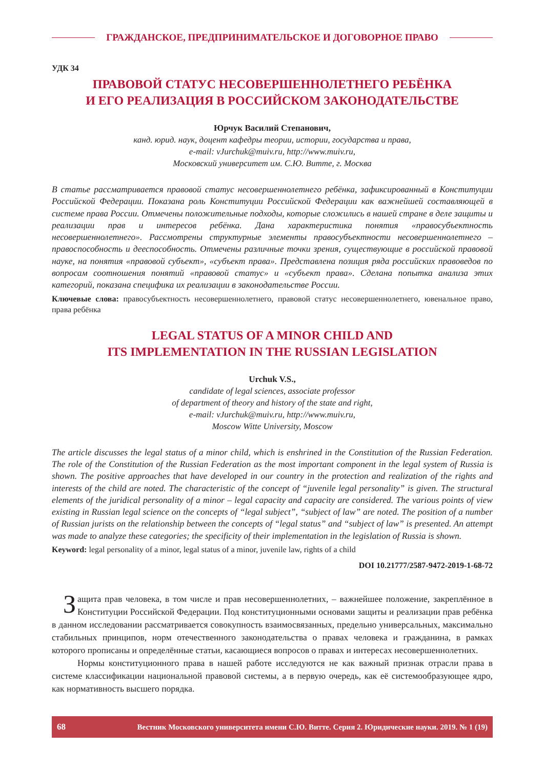ГРАЖДАНСКОЕ, ПРЕДПРИНИМАТЕЛЬСКОЕ И ДОГОВОРНОЕ ПРАВО
УДК 34
ПРАВОВОЙ СТАТУС НЕСОВЕРШЕННОЛЕТНЕГО РЕБЁНКА
И ЕГО РЕАЛИЗАЦИЯ В РОССИЙСКОМ ЗАКОНОДАТЕЛЬСТВЕ
Юрчук Василий Степанович,
канд. юрид. наук, доцент кафедры теории, истории, государства и права,
e-mail: vJurchuk@muiv.ru, http://www.muiv.ru,
Московский университет им. С.Ю. Витте, г. Москва
В статье рассматривается правовой статус несовершеннолетнего ребёнка, зафиксированный в Конституции Российской Федерации. Показана роль Конституции Российской Федерации как важнейшей составляющей в системе права России. Отмечены положительные подходы, которые сложились в нашей стране в деле защиты и реализации прав и интересов ребёнка. Дана характеристика понятия «правосубъектность несовершеннолетнего». Рассмотрены структурные элементы правосубъектности несовершеннолетнего – правоспособность и дееспособность. Отмечены различные точки зрения, существующие в российской правовой науке, на понятия «правовой субъект», «субъект права». Представлена позиция ряда российских правоведов по вопросам соотношения понятий «правовой статус» и «субъект права». Сделана попытка анализа этих категорий, показана специфика их реализации в законодательстве России.
Ключевые слова: правосубъектность несовершеннолетнего, правовой статус несовершеннолетнего, ювенальное право, права ребёнка
LEGAL STATUS OF A MINOR CHILD AND
ITS IMPLEMENTATION IN THE RUSSIAN LEGISLATION
Urchuk V.S.,
candidate of legal sciences, associate professor
of department of theory and history of the state and right,
e-mail: vJurchuk@muiv.ru, http://www.muiv.ru,
Moscow Witte University, Moscow
The article discusses the legal status of a minor child, which is enshrined in the Constitution of the Russian Federation. The role of the Constitution of the Russian Federation as the most important component in the legal system of Russia is shown. The positive approaches that have developed in our country in the protection and realization of the rights and interests of the child are noted. The characteristic of the concept of “juvenile legal personality” is given. The structural elements of the juridical personality of a minor – legal capacity and capacity are considered. The various points of view existing in Russian legal science on the concepts of “legal subject”, “subject of law” are noted. The position of a number of Russian jurists on the relationship between the concepts of “legal status” and “subject of law” is presented. An attempt was made to analyze these categories; the specificity of their implementation in the legislation of Russia is shown.
Keyword: legal personality of a minor, legal status of a minor, juvenile law, rights of a child
DOI 10.21777/2587-9472-2019-1-68-72
Защита прав человека, в том числе и прав несовершеннолетних, – важнейшее положение, закреплённое в Конституции Российской Федерации. Под конституционными основами защиты и реализации прав ребёнка в данном исследовании рассматривается совокупность взаимосвязанных, предельно универсальных, максимально стабильных принципов, норм отечественного законодательства о правах человека и гражданина, в рамках которого прописаны и определённые статьи, касающиеся вопросов о правах и интересах несовершеннолетних.
Нормы конституционного права в нашей работе исследуются не как важный признак отрасли права в системе классификации национальной правовой системы, а в первую очередь, как её системообразующее ядро, как нормативность высшего порядка.
68 Вестник Московского университета имени С.Ю. Витте. Серия 2. Юридические науки. 2019. № 1 (19)